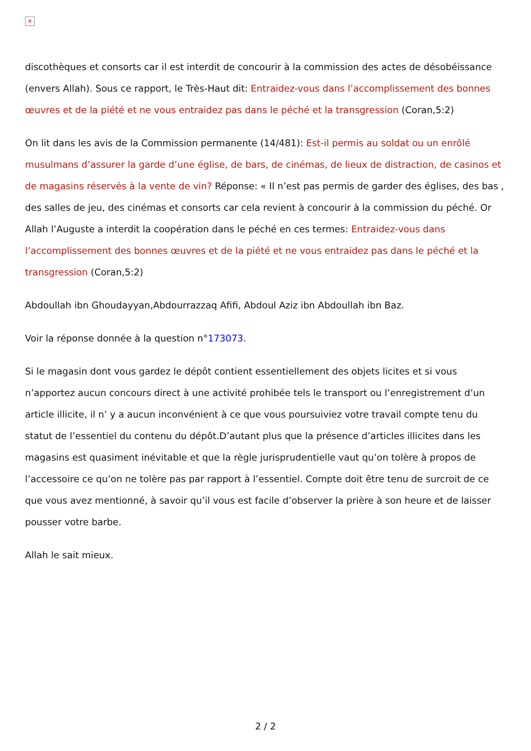✕
discothèques et consorts car il est interdit de concourir à la commission des actes de désobéissance (envers Allah). Sous ce rapport, le Très-Haut dit: Entraidez-vous dans l’accomplissement des bonnes œuvres et de la piété et ne vous entraidez pas dans le péché et la transgression (Coran,5:2)
On lit dans les avis de la Commission permanente (14/481): Est-il permis au soldat ou un enrôlé musulmans d’assurer la garde d’une église, de bars, de cinémas, de lieux de distraction, de casinos et de magasins réservés à la vente de vin? Réponse: « Il n’est pas permis de garder des églises, des bas , des salles de jeu, des cinémas et consorts car cela revient à concourir à la commission du péché. Or Allah l’Auguste a interdit la coopération dans le péché en ces termes: Entraidez-vous dans l’accomplissement des bonnes œuvres et de la piété et ne vous entraidez pas dans le péché et la transgression (Coran,5:2)
Abdoullah ibn Ghoudayyan,Abdourrazzaq Afifi, Abdoul Aziz ibn Abdoullah ibn Baz.
Voir la réponse donnée à la question n°173073.
Si le magasin dont vous gardez le dépôt contient essentiellement des objets licites et si vous n’apportez aucun concours direct à une activité prohibée tels le transport ou l’enregistrement d’un article illicite, il n’ y a aucun inconvénient à ce que vous poursuiviez votre travail compte tenu du statut de l’essentiel du contenu du dépôt.D’autant plus que la présence d’articles illicites dans les magasins est quasiment inévitable et que la règle jurisprudentielle vaut qu’on tolère à propos de l’accessoire ce qu’on ne tolère pas par rapport à l’essentiel. Compte doit être tenu de surcroit de ce que vous avez mentionné, à savoir qu’il vous est facile d’observer la prière à son heure et de laisser pousser votre barbe.
Allah le sait mieux.
2 / 2